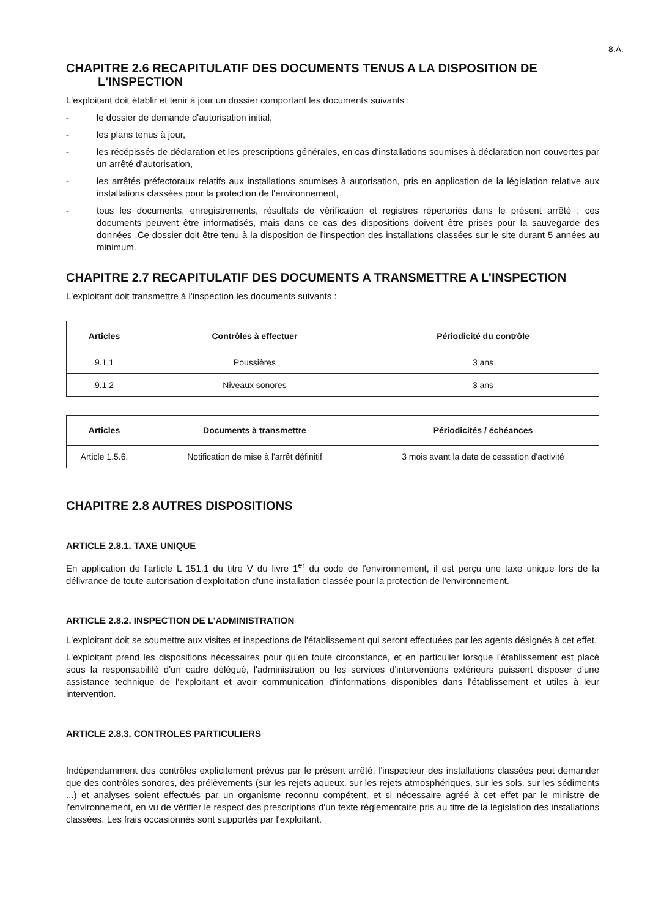8.A.
CHAPITRE 2.6 RECAPITULATIF DES DOCUMENTS TENUS A LA DISPOSITION DE L'INSPECTION
L'exploitant doit établir et tenir à jour un dossier comportant les documents suivants :
- le dossier de demande d'autorisation initial,
- les plans tenus à jour,
- les récépissés de déclaration et les prescriptions générales, en cas d'installations soumises à déclaration non couvertes par un arrêté d'autorisation,
- les arrêtés préfectoraux relatifs aux installations soumises à autorisation, pris en application de la législation relative aux installations classées pour la protection de l'environnement,
- tous les documents, enregistrements, résultats de vérification et registres répertoriés dans le présent arrêté ; ces documents peuvent être informatisés, mais dans ce cas des dispositions doivent être prises pour la sauvegarde des données .Ce dossier doit être tenu à la disposition de l'inspection des installations classées sur le site durant 5 années au minimum.
CHAPITRE 2.7 RECAPITULATIF DES DOCUMENTS A TRANSMETTRE A L'INSPECTION
L'exploitant doit transmettre à l'inspection les documents suivants :
| Articles | Contrôles à effectuer | Périodicité du contrôle |
| --- | --- | --- |
| 9.1.1 | Poussières | 3 ans |
| 9.1.2 | Niveaux sonores | 3 ans |
| Articles | Documents à transmettre | Périodicités / échéances |
| --- | --- | --- |
| Article 1.5.6. | Notification de mise à l'arrêt définitif | 3 mois avant la date de cessation d'activité |
CHAPITRE 2.8 AUTRES DISPOSITIONS
ARTICLE 2.8.1. TAXE UNIQUE
En application de l'article L 151.1 du titre V du livre 1<sup>er</sup> du code de l'environnement, il est perçu une taxe unique lors de la délivrance de toute autorisation d'exploitation d'une installation classée pour la protection de l'environnement.
ARTICLE 2.8.2. INSPECTION DE L'ADMINISTRATION
L'exploitant doit se soumettre aux visites et inspections de l'établissement qui seront effectuées par les agents désignés à cet effet.
L'exploitant prend les dispositions nécessaires pour qu'en toute circonstance, et en particulier lorsque l'établissement est placé sous la responsabilité d'un cadre délégué, l'administration ou les services d'interventions extérieurs puissent disposer d'une assistance technique de l'exploitant et avoir communication d'informations disponibles dans l'établissement et utiles à leur intervention.
ARTICLE 2.8.3. CONTROLES PARTICULIERS
Indépendamment des contrôles explicitement prévus par le présent arrêté, l'inspecteur des installations classées peut demander que des contrôles sonores, des prélèvements (sur les rejets aqueux, sur les rejets atmosphériques, sur les sols, sur les sédiments ...) et analyses soient effectués par un organisme reconnu compétent, et si nécessaire agréé à cet effet par le ministre de l'environnement, en vu de vérifier le respect des prescriptions d'un texte réglementaire pris au titre de la législation des installations classées. Les frais occasionnés sont supportés par l'exploitant.